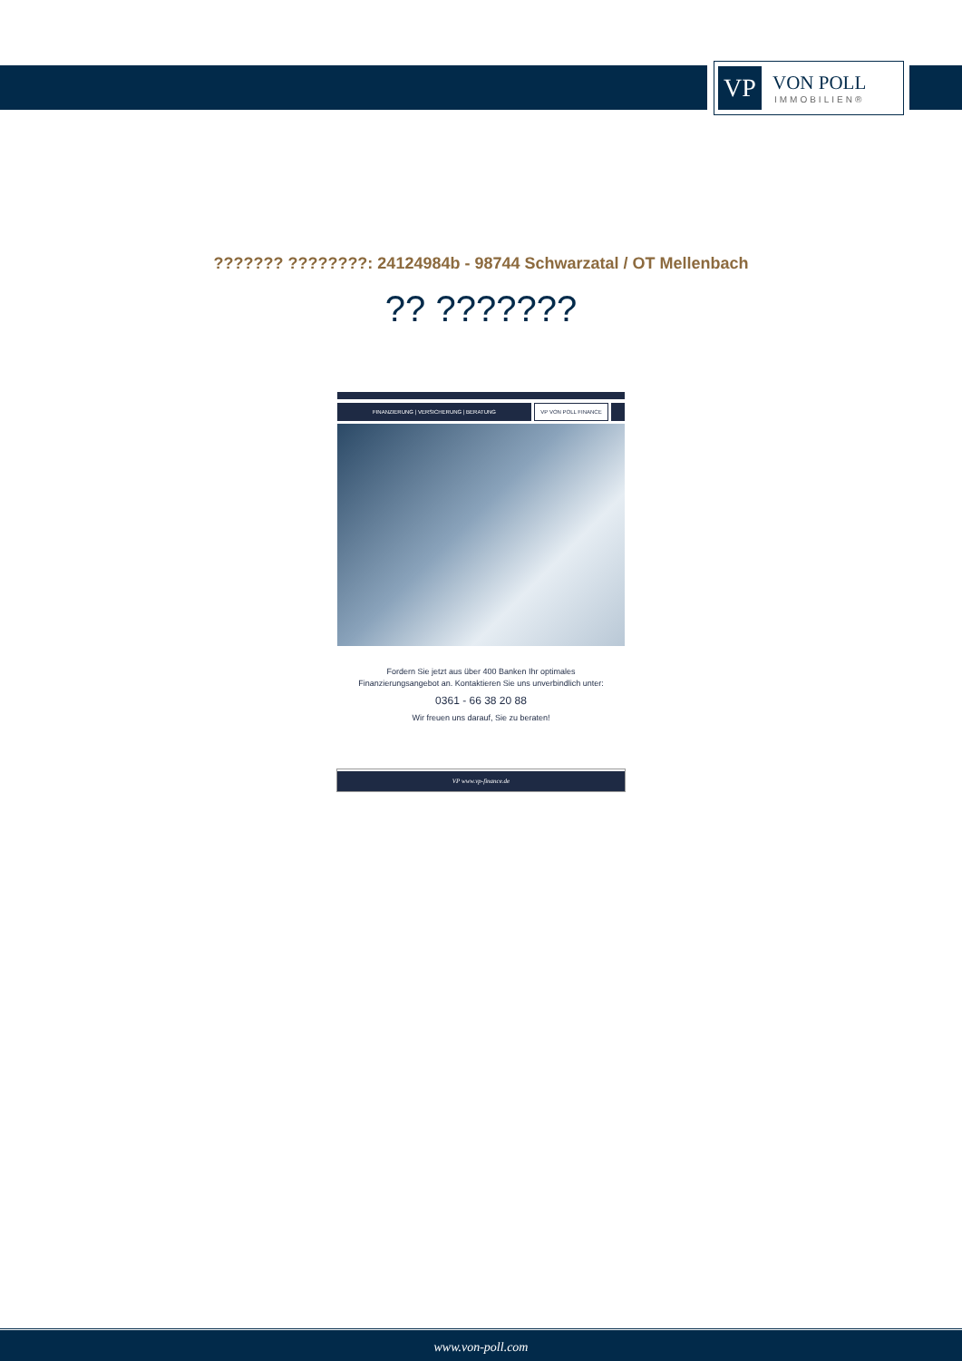VP
VON POLL
IMMOBILIEN®
??????? ????????: 24124984b - 98744 Schwarzatal / OT Mellenbach
?? ???????
FINANZIERUNG | VERSICHERUNG | BERATUNG VP VON POLL FINANCE
Fordern Sie jetzt aus über 400 Banken Ihr optimales
Finanzierungsangebot an. Kontaktieren Sie uns unverbindlich unter:
0361 - 66 38 20 88
Wir freuen uns darauf, Sie zu beraten!
VP www.vp-finance.de
www.von-poll.com